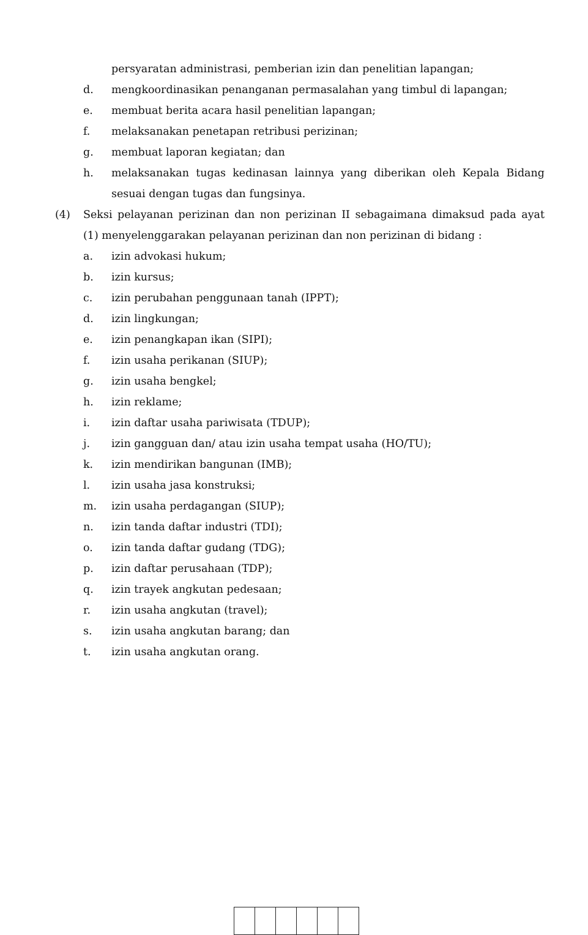persyaratan administrasi, pemberian izin dan penelitian lapangan;
d. mengkoordinasikan penanganan permasalahan yang timbul di lapangan;
e. membuat berita acara hasil penelitian lapangan;
f. melaksanakan penetapan retribusi perizinan;
g. membuat laporan kegiatan; dan
h. melaksanakan tugas kedinasan lainnya yang diberikan oleh Kepala Bidang sesuai dengan tugas dan fungsinya.
(4) Seksi pelayanan perizinan dan non perizinan II sebagaimana dimaksud pada ayat (1) menyelenggarakan pelayanan perizinan dan non perizinan di bidang :
a. izin advokasi hukum;
b. izin kursus;
c. izin perubahan penggunaan tanah (IPPT);
d. izin lingkungan;
e. izin penangkapan ikan (SIPI);
f. izin usaha perikanan (SIUP);
g. izin usaha bengkel;
h. izin reklame;
i. izin daftar usaha pariwisata (TDUP);
j. izin gangguan dan/ atau izin usaha tempat usaha (HO/TU);
k. izin mendirikan bangunan (IMB);
l. izin usaha jasa konstruksi;
m. izin usaha perdagangan (SIUP);
n. izin tanda daftar industri (TDI);
o. izin tanda daftar gudang (TDG);
p. izin daftar perusahaan (TDP);
q. izin trayek angkutan pedesaan;
r. izin usaha angkutan (travel);
s. izin usaha angkutan barang; dan
t. izin usaha angkutan orang.